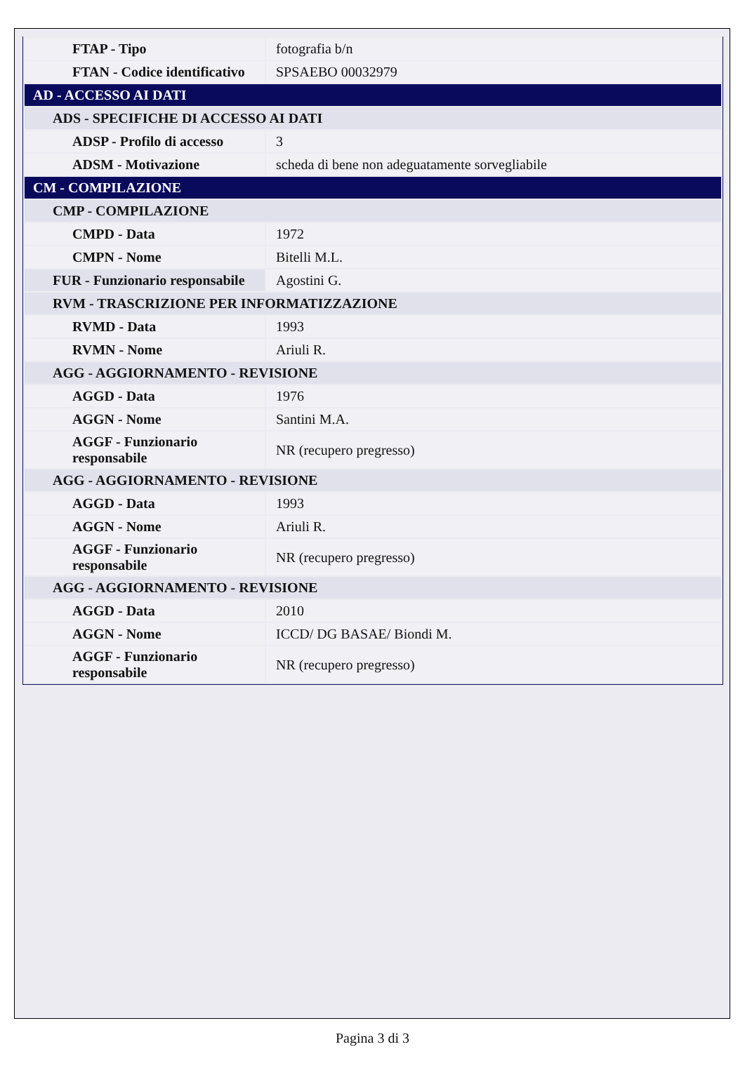| FTAP - Tipo | fotografia b/n |
| FTAN - Codice identificativo | SPSAEBO 00032979 |
| AD - ACCESSO AI DATI | |
| ADS - SPECIFICHE DI ACCESSO AI DATI | |
| ADSP - Profilo di accesso | 3 |
| ADSM - Motivazione | scheda di bene non adeguatamente sorvegliabile |
| CM - COMPILAZIONE | |
| CMP - COMPILAZIONE | |
| CMPD - Data | 1972 |
| CMPN - Nome | Bitelli M.L. |
| FUR - Funzionario responsabile | Agostini G. |
| RVM - TRASCRIZIONE PER INFORMATIZZAZIONE | |
| RVMD - Data | 1993 |
| RVMN - Nome | Ariuli R. |
| AGG - AGGIORNAMENTO - REVISIONE | |
| AGGD - Data | 1976 |
| AGGN - Nome | Santini M.A. |
| AGGF - Funzionario responsabile | NR (recupero pregresso) |
| AGG - AGGIORNAMENTO - REVISIONE | |
| AGGD - Data | 1993 |
| AGGN - Nome | Ariuli R. |
| AGGF - Funzionario responsabile | NR (recupero pregresso) |
| AGG - AGGIORNAMENTO - REVISIONE | |
| AGGD - Data | 2010 |
| AGGN - Nome | ICCD/ DG BASAE/ Biondi M. |
| AGGF - Funzionario responsabile | NR (recupero pregresso) |
Pagina 3 di 3